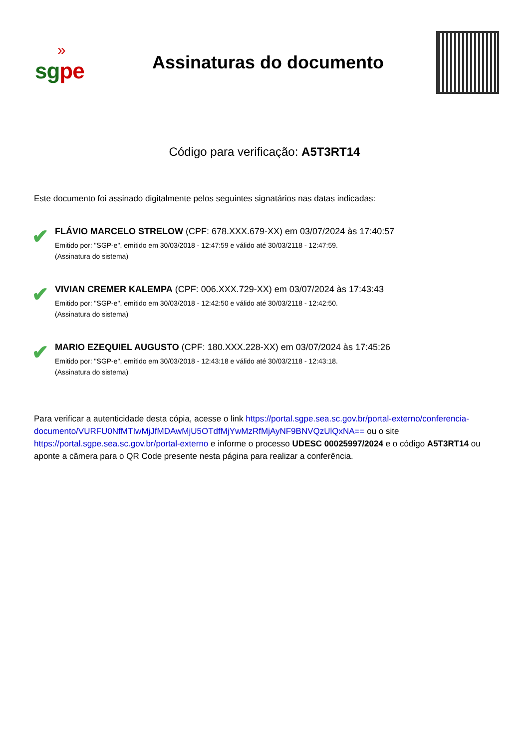»
sgpe
Assinaturas do documento
Código para verificação: A5T3RT14
Este documento foi assinado digitalmente pelos seguintes signatários nas datas indicadas:
✔
FLÁVIO MARCELO STRELOW (CPF: 678.XXX.679-XX) em 03/07/2024 às 17:40:57
Emitido por: "SGP-e", emitido em 30/03/2018 - 12:47:59 e válido até 30/03/2118 - 12:47:59.
(Assinatura do sistema)
✔
VIVIAN CREMER KALEMPA (CPF: 006.XXX.729-XX) em 03/07/2024 às 17:43:43
Emitido por: "SGP-e", emitido em 30/03/2018 - 12:42:50 e válido até 30/03/2118 - 12:42:50.
(Assinatura do sistema)
✔
MARIO EZEQUIEL AUGUSTO (CPF: 180.XXX.228-XX) em 03/07/2024 às 17:45:26
Emitido por: "SGP-e", emitido em 30/03/2018 - 12:43:18 e válido até 30/03/2118 - 12:43:18.
(Assinatura do sistema)
Para verificar a autenticidade desta cópia, acesse o link https://portal.sgpe.sea.sc.gov.br/portal-externo/conferencia-documento/VURFU0NfMTIwMjJfMDAwMjU5OTdfMjYwMzRfMjAyNF9BNVQzUlQxNA== ou o site https://portal.sgpe.sea.sc.gov.br/portal-externo e informe o processo UDESC 00025997/2024 e o código A5T3RT14 ou aponte a câmera para o QR Code presente nesta página para realizar a conferência.